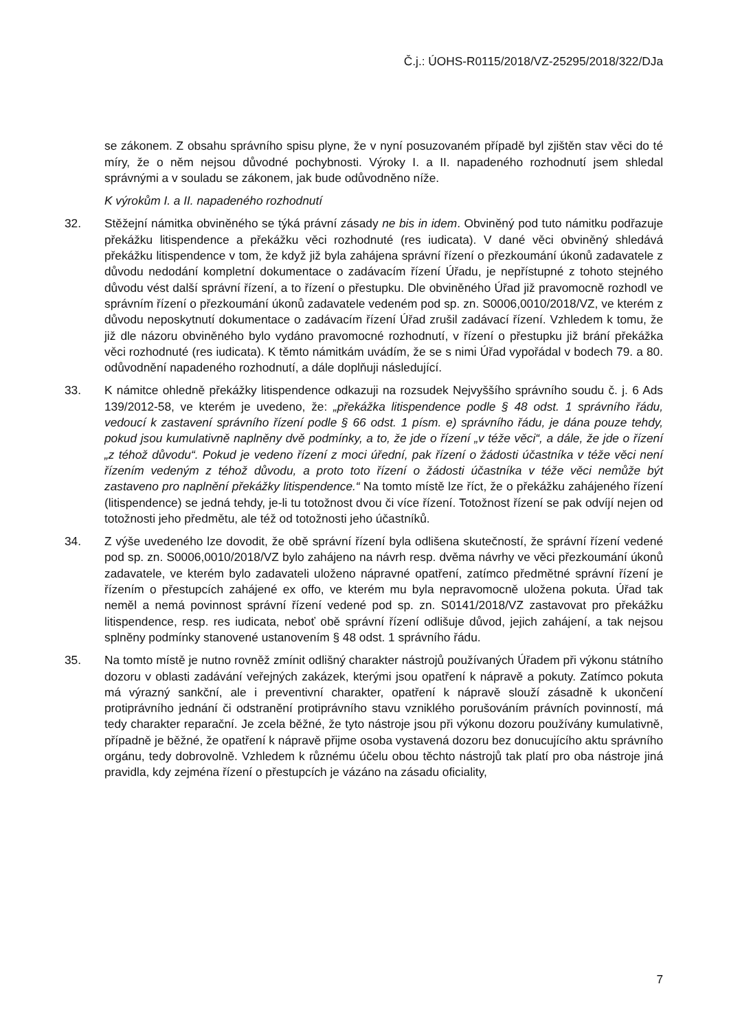Č.j.: ÚOHS-R0115/2018/VZ-25295/2018/322/DJa
se zákonem. Z obsahu správního spisu plyne, že v nyní posuzovaném případě byl zjištěn stav věci do té míry, že o něm nejsou důvodné pochybnosti. Výroky I. a II. napadeného rozhodnutí jsem shledal správnými a v souladu se zákonem, jak bude odůvodněno níže.
K výrokům I. a II. napadeného rozhodnutí
32. Stěžejní námitka obviněného se týká právní zásady ne bis in idem. Obviněný pod tuto námitku podřazuje překážku litispendence a překážku věci rozhodnuté (res iudicata). V dané věci obviněný shledává překážku litispendence v tom, že když již byla zahájena správní řízení o přezkoumání úkonů zadavatele z důvodu nedodání kompletní dokumentace o zadávacím řízení Úřadu, je nepřístupné z tohoto stejného důvodu vést další správní řízení, a to řízení o přestupku. Dle obviněného Úřad již pravomocně rozhodl ve správním řízení o přezkoumání úkonů zadavatele vedeném pod sp. zn. S0006,0010/2018/VZ, ve kterém z důvodu neposkytnutí dokumentace o zadávacím řízení Úřad zrušil zadávací řízení. Vzhledem k tomu, že již dle názoru obviněného bylo vydáno pravomocné rozhodnutí, v řízení o přestupku již brání překážka věci rozhodnuté (res iudicata). K těmto námitkám uvádím, že se s nimi Úřad vypořádal v bodech 79. a 80. odůvodnění napadeného rozhodnutí, a dále doplňuji následující.
33. K námitce ohledně překážky litispendence odkazuji na rozsudek Nejvyššího správního soudu č. j. 6 Ads 139/2012-58, ve kterém je uvedeno, že: „překážka litispendence podle § 48 odst. 1 správního řádu, vedoucí k zastavení správního řízení podle § 66 odst. 1 písm. e) správního řádu, je dána pouze tehdy, pokud jsou kumulativně naplněny dvě podmínky, a to, že jde o řízení „v téže věci“, a dále, že jde o řízení „z téhož důvodu“. Pokud je vedeno řízení z moci úřední, pak řízení o žádosti účastníka v téže věci není řízením vedeným z téhož důvodu, a proto toto řízení o žádosti účastníka v téže věci nemůže být zastaveno pro naplnění překážky litispendence.“ Na tomto místě lze říct, že o překážku zahájeného řízení (litispendence) se jedná tehdy, je-li tu totožnost dvou či více řízení. Totožnost řízení se pak odvíjí nejen od totožnosti jeho předmětu, ale též od totožnosti jeho účastníků.
34. Z výše uvedeného lze dovodit, že obě správní řízení byla odlišena skutečností, že správní řízení vedené pod sp. zn. S0006,0010/2018/VZ bylo zahájeno na návrh resp. dvěma návrhy ve věci přezkoumání úkonů zadavatele, ve kterém bylo zadavateli uloženo nápravné opatření, zatímco předmětné správní řízení je řízením o přestupcích zahájené ex offo, ve kterém mu byla nepravomocně uložena pokuta. Úřad tak neměl a nemá povinnost správní řízení vedené pod sp. zn. S0141/2018/VZ zastavovat pro překážku litispendence, resp. res iudicata, neboť obě správní řízení odlišuje důvod, jejich zahájení, a tak nejsou splněny podmínky stanovené ustanovením § 48 odst. 1 správního řádu.
35. Na tomto místě je nutno rovněž zmínit odlišný charakter nástrojů používaných Úřadem při výkonu státního dozoru v oblasti zadávání veřejných zakázek, kterými jsou opatření k nápravě a pokuty. Zatímco pokuta má výrazný sankční, ale i preventivní charakter, opatření k nápravě slouží zásadně k ukončení protiprávního jednání či odstranění protiprávního stavu vzniklého porušováním právních povinností, má tedy charakter reparační. Je zcela běžné, že tyto nástroje jsou při výkonu dozoru používány kumulativně, případně je běžné, že opatření k nápravě přijme osoba vystavená dozoru bez donucujícího aktu správního orgánu, tedy dobrovolně. Vzhledem k různému účelu obou těchto nástrojů tak platí pro oba nástroje jiná pravidla, kdy zejména řízení o přestupcích je vázáno na zásadu oficiality,
7